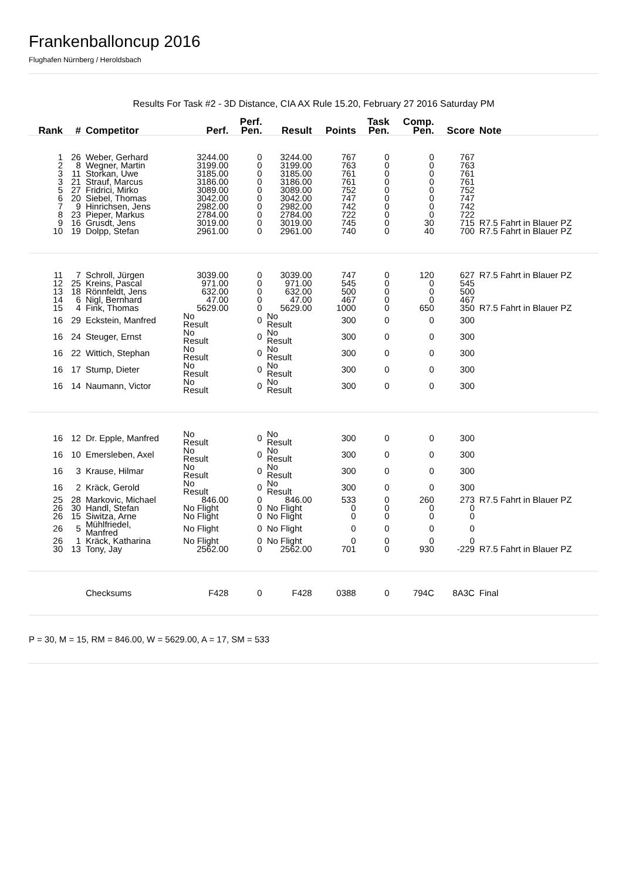Frankenballoncup 2016
Flughafen Nürnberg / Heroldsbach
Results For Task #2 - 3D Distance, CIA AX Rule 15.20, February 27 2016 Saturday PM
| Rank | # | Competitor | Perf. | Perf. Pen. | Result | Points | Task Pen. | Comp. Pen. | Score | Note |
| --- | --- | --- | --- | --- | --- | --- | --- | --- | --- | --- |
| 1 | 26 | Weber, Gerhard | 3244.00 | 0 | 3244.00 | 767 | 0 | 0 | 767 | |
| 2 | 8 | Wegner, Martin | 3199.00 | 0 | 3199.00 | 763 | 0 | 0 | 763 | |
| 3 | 11 | Storkan, Uwe | 3185.00 | 0 | 3185.00 | 761 | 0 | 0 | 761 | |
| 3 | 21 | Strauf, Marcus | 3186.00 | 0 | 3186.00 | 761 | 0 | 0 | 761 | |
| 5 | 27 | Fridrici, Mirko | 3089.00 | 0 | 3089.00 | 752 | 0 | 0 | 752 | |
| 6 | 20 | Siebel, Thomas | 3042.00 | 0 | 3042.00 | 747 | 0 | 0 | 747 | |
| 7 | 9 | Hinrichsen, Jens | 2982.00 | 0 | 2982.00 | 742 | 0 | 0 | 742 | |
| 8 | 23 | Pieper, Markus | 2784.00 | 0 | 2784.00 | 722 | 0 | 0 | 722 | |
| 9 | 16 | Grusdt, Jens | 3019.00 | 0 | 3019.00 | 745 | 0 | 30 | 715 | R7.5 Fahrt in Blauer PZ |
| 10 | 19 | Dolpp, Stefan | 2961.00 | 0 | 2961.00 | 740 | 0 | 40 | 700 | R7.5 Fahrt in Blauer PZ |
| 11 | 7 | Schroll, Jürgen | 3039.00 | 0 | 3039.00 | 747 | 0 | 120 | 627 | R7.5 Fahrt in Blauer PZ |
| 12 | 25 | Kreins, Pascal | 971.00 | 0 | 971.00 | 545 | 0 | 0 | 545 | |
| 13 | 18 | Rönnfeldt, Jens | 632.00 | 0 | 632.00 | 500 | 0 | 0 | 500 | |
| 14 | 6 | Nigl, Bernhard | 47.00 | 0 | 47.00 | 467 | 0 | 0 | 467 | |
| 15 | 4 | Fink, Thomas | 5629.00 | 0 | 5629.00 | 1000 | 0 | 650 | 350 | R7.5 Fahrt in Blauer PZ |
| 16 | 29 | Eckstein, Manfred | No Result | 0 | No Result | 300 | 0 | 0 | 300 | |
| 16 | 24 | Steuger, Ernst | No Result | 0 | No Result | 300 | 0 | 0 | 300 | |
| 16 | 22 | Wittich, Stephan | No Result | 0 | No Result | 300 | 0 | 0 | 300 | |
| 16 | 17 | Stump, Dieter | No Result | 0 | No Result | 300 | 0 | 0 | 300 | |
| 16 | 14 | Naumann, Victor | No Result | 0 | No Result | 300 | 0 | 0 | 300 | |
| 16 | 12 | Dr. Epple, Manfred | No Result | 0 | No Result | 300 | 0 | 0 | 300 | |
| 16 | 10 | Emersleben, Axel | No Result | 0 | No Result | 300 | 0 | 0 | 300 | |
| 16 | 3 | Krause, Hilmar | No Result | 0 | No Result | 300 | 0 | 0 | 300 | |
| 16 | 2 | Kräck, Gerold | No Result | 0 | No Result | 300 | 0 | 0 | 300 | |
| 25 | 28 | Markovic, Michael | 846.00 | 0 | 846.00 | 533 | 0 | 260 | 273 | R7.5 Fahrt in Blauer PZ |
| 26 | 30 | Handl, Stefan | No Flight | 0 | No Flight | 0 | 0 | 0 | 0 | |
| 26 | 15 | Siwitza, Arne | No Flight | 0 | No Flight | 0 | 0 | 0 | 0 | |
| 26 | 5 | Mühlfriedel, Manfred | No Flight | 0 | No Flight | 0 | 0 | 0 | 0 | |
| 26 | 1 | Kräck, Katharina | No Flight | 0 | No Flight | 0 | 0 | 0 | 0 | |
| 30 | 13 | Tony, Jay | 2562.00 | 0 | 2562.00 | 701 | 0 | 930 | -229 | R7.5 Fahrt in Blauer PZ |
| | | Checksums | F428 | 0 | F428 | 0388 | 0 | 794C | 8A3C | Final |
P = 30, M = 15, RM = 846.00, W = 5629.00, A = 17, SM = 533